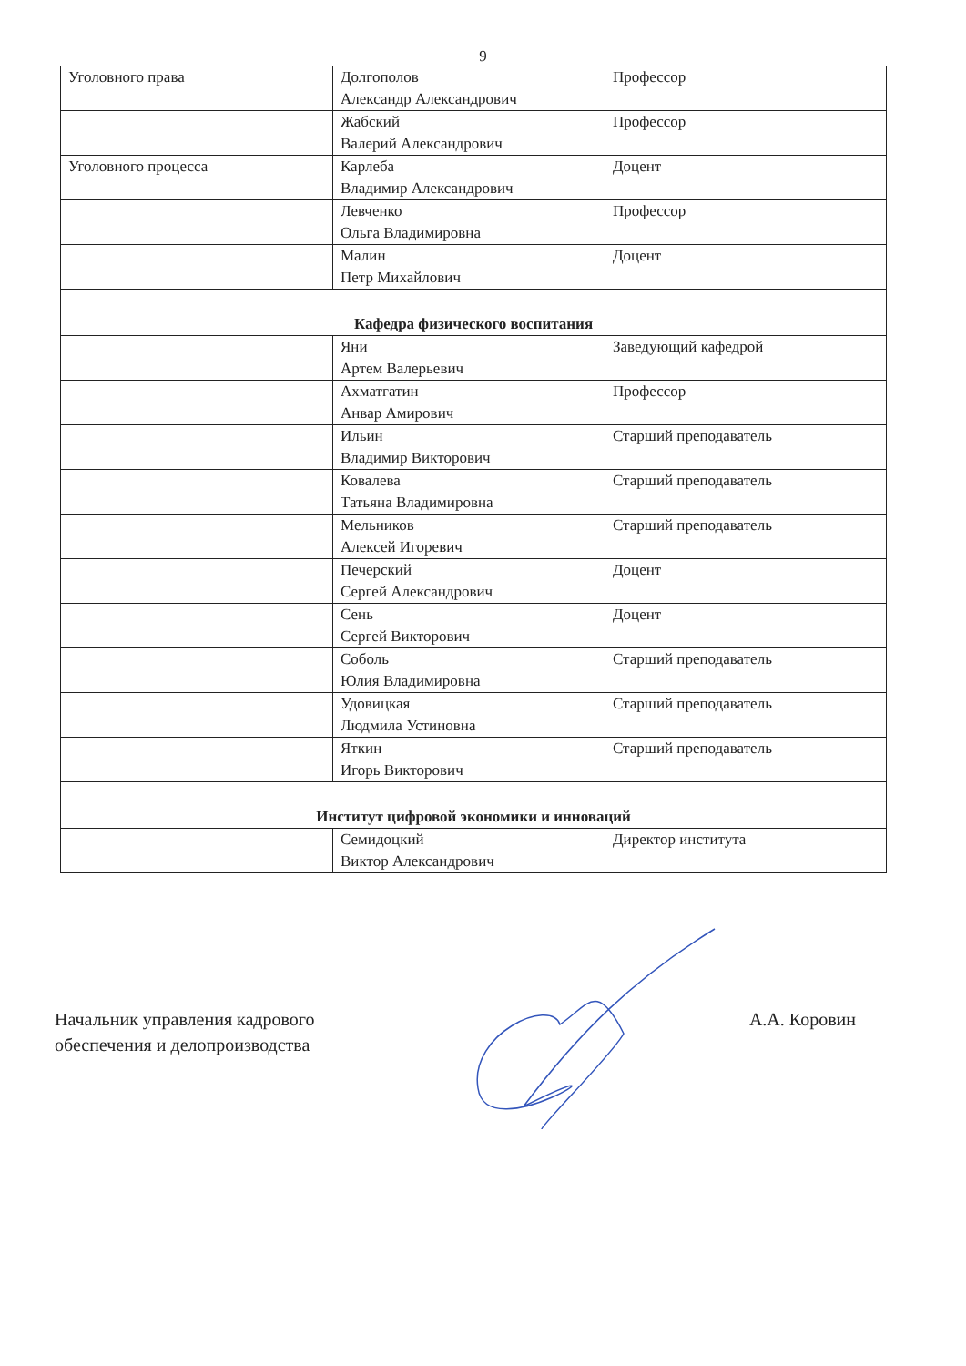9
| Уголовного права | Долгополов Александр Александрович | Профессор |
| | Жабский Валерий Александрович | Профессор |
| Уголовного процесса | Карлеба Владимир Александрович | Доцент |
| | Левченко Ольга Владимировна | Профессор |
| | Малин Петр Михайлович | Доцент |
| Кафедра физического воспитания | | |
| | Яни Артем Валерьевич | Заведующий кафедрой |
| | Ахматгатин Анвар Амирович | Профессор |
| | Ильин Владимир Викторович | Старший преподаватель |
| | Ковалева Татьяна Владимировна | Старший преподаватель |
| | Мельников Алексей Игоревич | Старший преподаватель |
| | Печерский Сергей Александрович | Доцент |
| | Сень Сергей Викторович | Доцент |
| | Соболь Юлия Владимировна | Старший преподаватель |
| | Удовицкая Людмила Устиновна | Старший преподаватель |
| | Яткин Игорь Викторович | Старший преподаватель |
| Институт цифровой экономики и инноваций | | |
| | Семидоцкий Виктор Александрович | Директор института |
Начальник управления кадрового
обеспечения и делопроизводства
А.А. Коровин